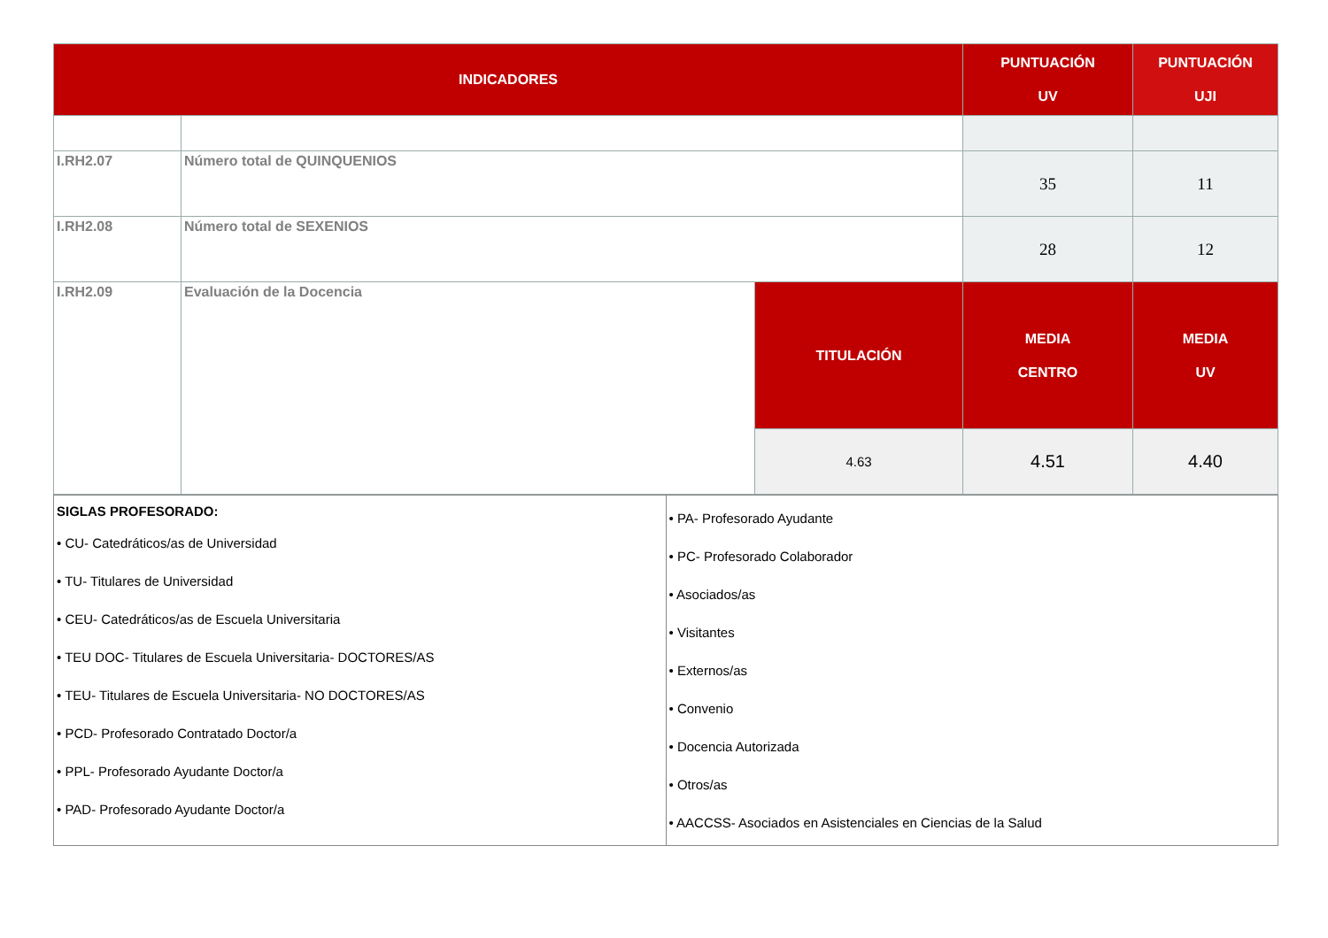| INDICADORES | | | PUNTUACIÓN UV | PUNTUACIÓN UJI |
| --- | --- | --- | --- | --- |
| I.RH2.07 | Número total de QUINQUENIOS | | 35 | 11 |
| I.RH2.08 | Número total de SEXENIOS | | 28 | 12 |
| I.RH2.09 | Evaluación de la Docencia | TITULACIÓN | MEDIA CENTRO | MEDIA UV |
| | | 4.63 | 4.51 | 4.40 |
| SIGLAS PROFESORADO: • CU- Catedráticos/as de Universidad • TU- Titulares de Universidad • CEU- Catedráticos/as de Escuela Universitaria • TEU DOC- Titulares de Escuela Universitaria- DOCTORES/AS • TEU- Titulares de Escuela Universitaria- NO DOCTORES/AS • PCD- Profesorado Contratado Doctor/a • PPL- Profesorado Ayudante Doctor/a • PAD- Profesorado Ayudante Doctor/a | • PA- Profesorado Ayudante • PC- Profesorado Colaborador • Asociados/as • Visitantes • Externos/as • Convenio • Docencia Autorizada • Otros/as • AACCSS- Asociados en Asistenciales en Ciencias de la Salud |